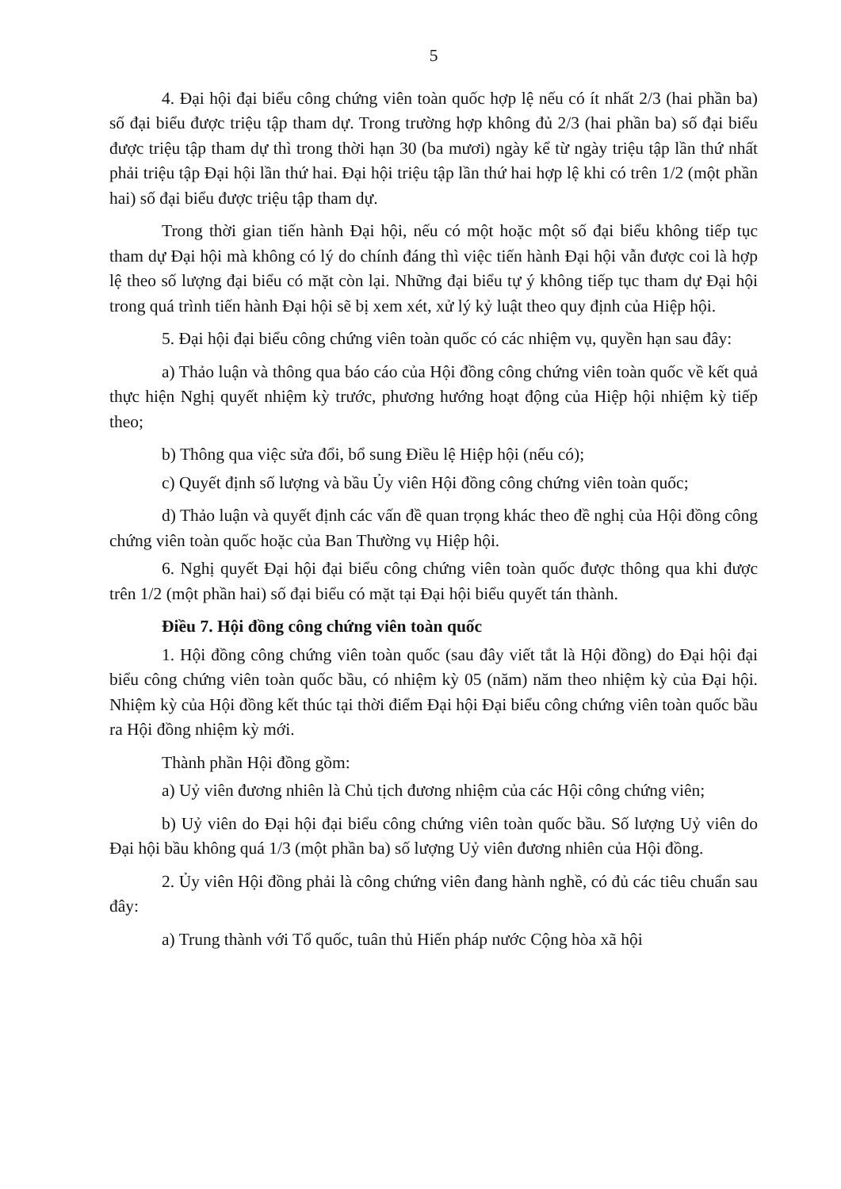5
4. Đại hội đại biểu công chứng viên toàn quốc hợp lệ nếu có ít nhất 2/3 (hai phần ba) số đại biểu được triệu tập tham dự. Trong trường hợp không đủ 2/3 (hai phần ba) số đại biểu được triệu tập tham dự thì trong thời hạn 30 (ba mươi) ngày kể từ ngày triệu tập lần thứ nhất phải triệu tập Đại hội lần thứ hai. Đại hội triệu tập lần thứ hai hợp lệ khi có trên 1/2 (một phần hai) số đại biểu được triệu tập tham dự.
Trong thời gian tiến hành Đại hội, nếu có một hoặc một số đại biểu không tiếp tục tham dự Đại hội mà không có lý do chính đáng thì việc tiến hành Đại hội vẫn được coi là hợp lệ theo số lượng đại biểu có mặt còn lại. Những đại biểu tự ý không tiếp tục tham dự Đại hội trong quá trình tiến hành Đại hội sẽ bị xem xét, xử lý kỷ luật theo quy định của Hiệp hội.
5. Đại hội đại biểu công chứng viên toàn quốc có các nhiệm vụ, quyền hạn sau đây:
a) Thảo luận và thông qua báo cáo của Hội đồng công chứng viên toàn quốc về kết quả thực hiện Nghị quyết nhiệm kỳ trước, phương hướng hoạt động của Hiệp hội nhiệm kỳ tiếp theo;
b) Thông qua việc sửa đổi, bổ sung Điều lệ Hiệp hội (nếu có);
c) Quyết định số lượng và bầu Ủy viên Hội đồng công chứng viên toàn quốc;
d) Thảo luận và quyết định các vấn đề quan trọng khác theo đề nghị của Hội đồng công chứng viên toàn quốc hoặc của Ban Thường vụ Hiệp hội.
6. Nghị quyết Đại hội đại biểu công chứng viên toàn quốc được thông qua khi được trên 1/2 (một phần hai) số đại biểu có mặt tại Đại hội biểu quyết tán thành.
Điều 7. Hội đồng công chứng viên toàn quốc
1. Hội đồng công chứng viên toàn quốc (sau đây viết tắt là Hội đồng) do Đại hội đại biểu công chứng viên toàn quốc bầu, có nhiệm kỳ 05 (năm) năm theo nhiệm kỳ của Đại hội. Nhiệm kỳ của Hội đồng kết thúc tại thời điểm Đại hội Đại biểu công chứng viên toàn quốc bầu ra Hội đồng nhiệm kỳ mới.
Thành phần Hội đồng gồm:
a) Uỷ viên đương nhiên là Chủ tịch đương nhiệm của các Hội công chứng viên;
b) Uỷ viên do Đại hội đại biểu công chứng viên toàn quốc bầu. Số lượng Uỷ viên do Đại hội bầu không quá 1/3 (một phần ba) số lượng Uỷ viên đương nhiên của Hội đồng.
2. Ủy viên Hội đồng phải là công chứng viên đang hành nghề, có đủ các tiêu chuẩn sau đây:
a) Trung thành với Tổ quốc, tuân thủ Hiến pháp nước Cộng hòa xã hội